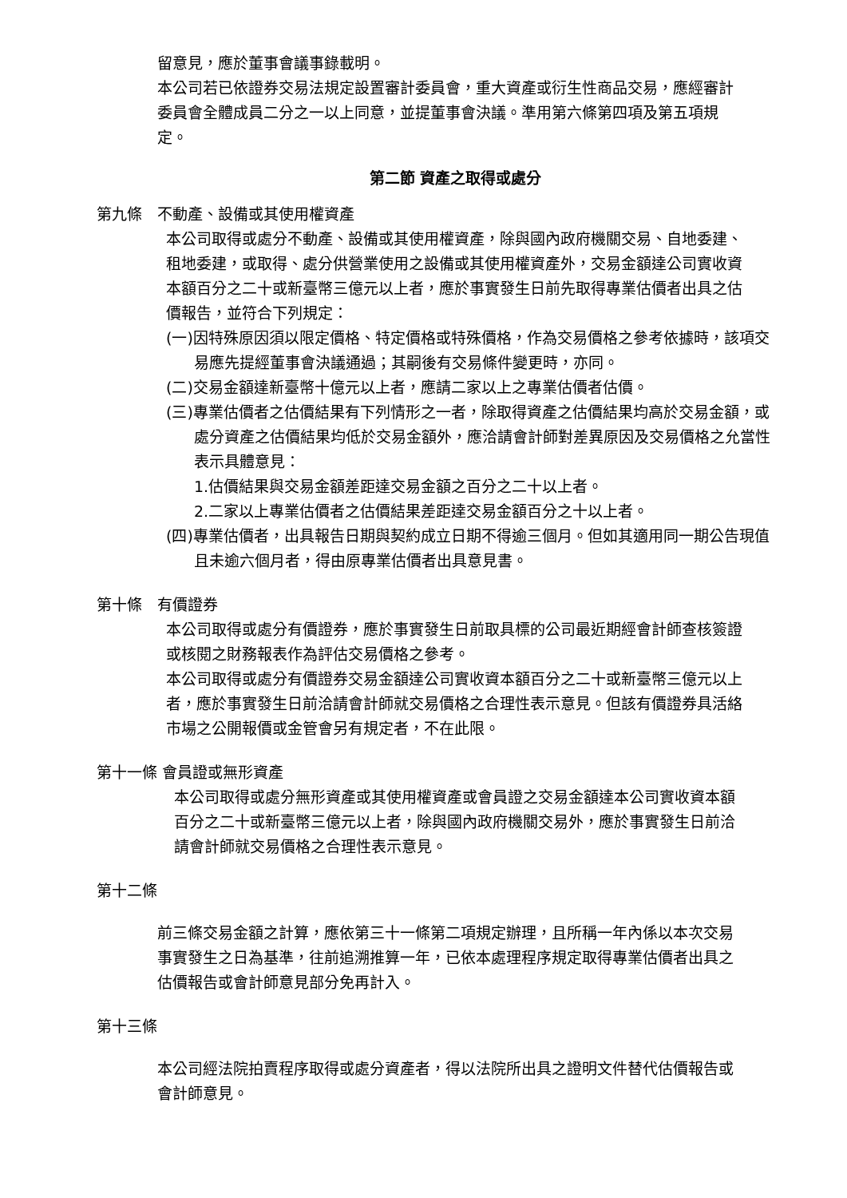留意見，應於董事會議事錄載明。
本公司若已依證券交易法規定設置審計委員會，重大資產或衍生性商品交易，應經審計委員會全體成員二分之一以上同意，並提董事會決議。準用第六條第四項及第五項規定。
第二節 資產之取得或處分
第九條　不動產、設備或其使用權資產
本公司取得或處分不動產、設備或其使用權資產，除與國內政府機關交易、自地委建、租地委建，或取得、處分供營業使用之設備或其使用權資產外，交易金額達公司實收資本額百分之二十或新臺幣三億元以上者，應於事實發生日前先取得專業估價者出具之估價報告，並符合下列規定：
(一)因特殊原因須以限定價格、特定價格或特殊價格，作為交易價格之參考依據時，該項交易應先提經董事會決議通過；其嗣後有交易條件變更時，亦同。
(二)交易金額達新臺幣十億元以上者，應請二家以上之專業估價者估價。
(三)專業估價者之估價結果有下列情形之一者，除取得資產之估價結果均高於交易金額，或處分資產之估價結果均低於交易金額外，應洽請會計師對差異原因及交易價格之允當性表示具體意見：
1.估價結果與交易金額差距達交易金額之百分之二十以上者。
2.二家以上專業估價者之估價結果差距達交易金額百分之十以上者。
(四)專業估價者，出具報告日期與契約成立日期不得逾三個月。但如其適用同一期公告現值且未逾六個月者，得由原專業估價者出具意見書。
第十條　有價證券
本公司取得或處分有價證券，應於事實發生日前取具標的公司最近期經會計師查核簽證或核閱之財務報表作為評估交易價格之參考。
本公司取得或處分有價證券交易金額達公司實收資本額百分之二十或新臺幣三億元以上者，應於事實發生日前洽請會計師就交易價格之合理性表示意見。但該有價證券具活絡市場之公開報價或金管會另有規定者，不在此限。
第十一條 會員證或無形資產
本公司取得或處分無形資產或其使用權資產或會員證之交易金額達本公司實收資本額百分之二十或新臺幣三億元以上者，除與國內政府機關交易外，應於事實發生日前洽請會計師就交易價格之合理性表示意見。
第十二條
前三條交易金額之計算，應依第三十一條第二項規定辦理，且所稱一年內係以本次交易事實發生之日為基準，往前追溯推算一年，已依本處理程序規定取得專業估價者出具之估價報告或會計師意見部分免再計入。
第十三條
本公司經法院拍賣程序取得或處分資產者，得以法院所出具之證明文件替代估價報告或會計師意見。